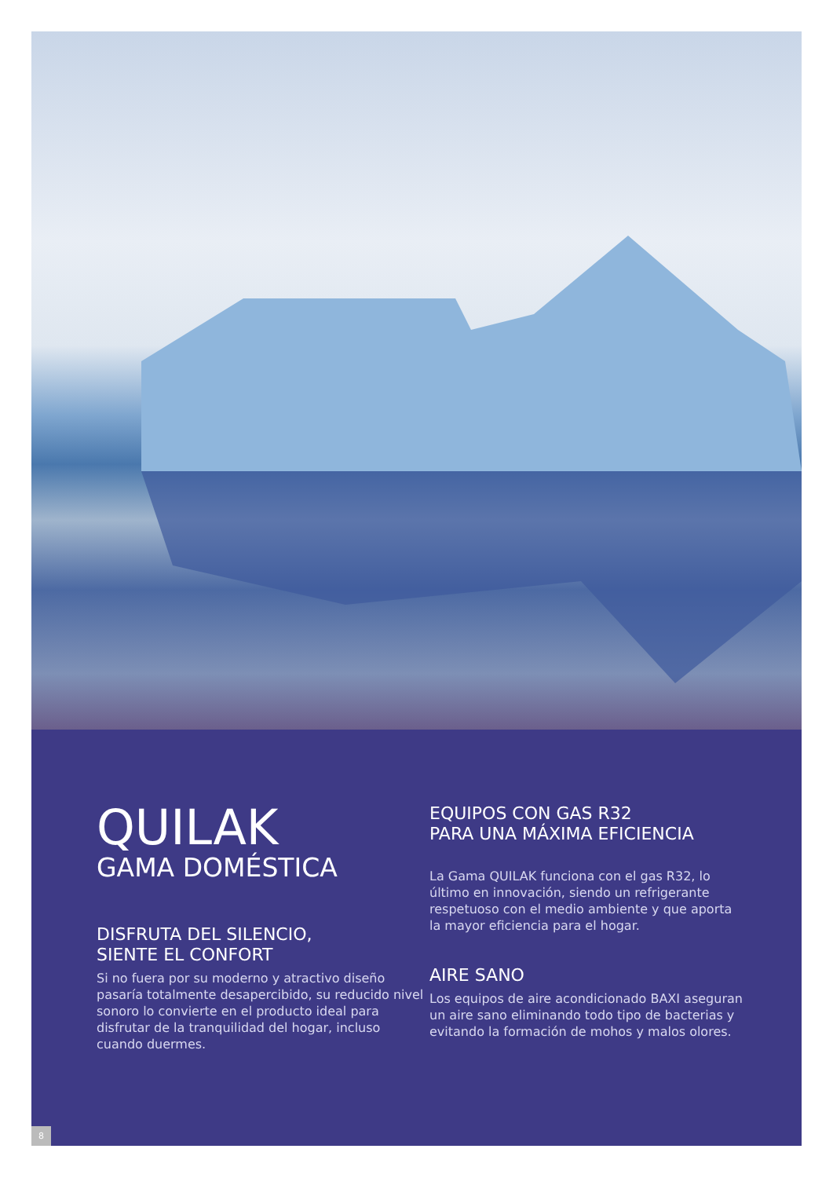QUILAK
GAMA DOMÉSTICA
DISFRUTA DEL SILENCIO,
SIENTE EL CONFORT
Si no fuera por su moderno y atractivo diseño pasaría totalmente desapercibido, su reducido nivel sonoro lo convierte en el producto ideal para disfrutar de la tranquilidad del hogar, incluso cuando duermes.
EQUIPOS CON GAS R32
PARA UNA MÁXIMA EFICIENCIA
La Gama QUILAK funciona con el gas R32, lo último en innovación, siendo un refrigerante respetuoso con el medio ambiente y que aporta la mayor eficiencia para el hogar.
AIRE SANO
Los equipos de aire acondicionado BAXI aseguran un aire sano eliminando todo tipo de bacterias y evitando la formación de mohos y malos olores.
8